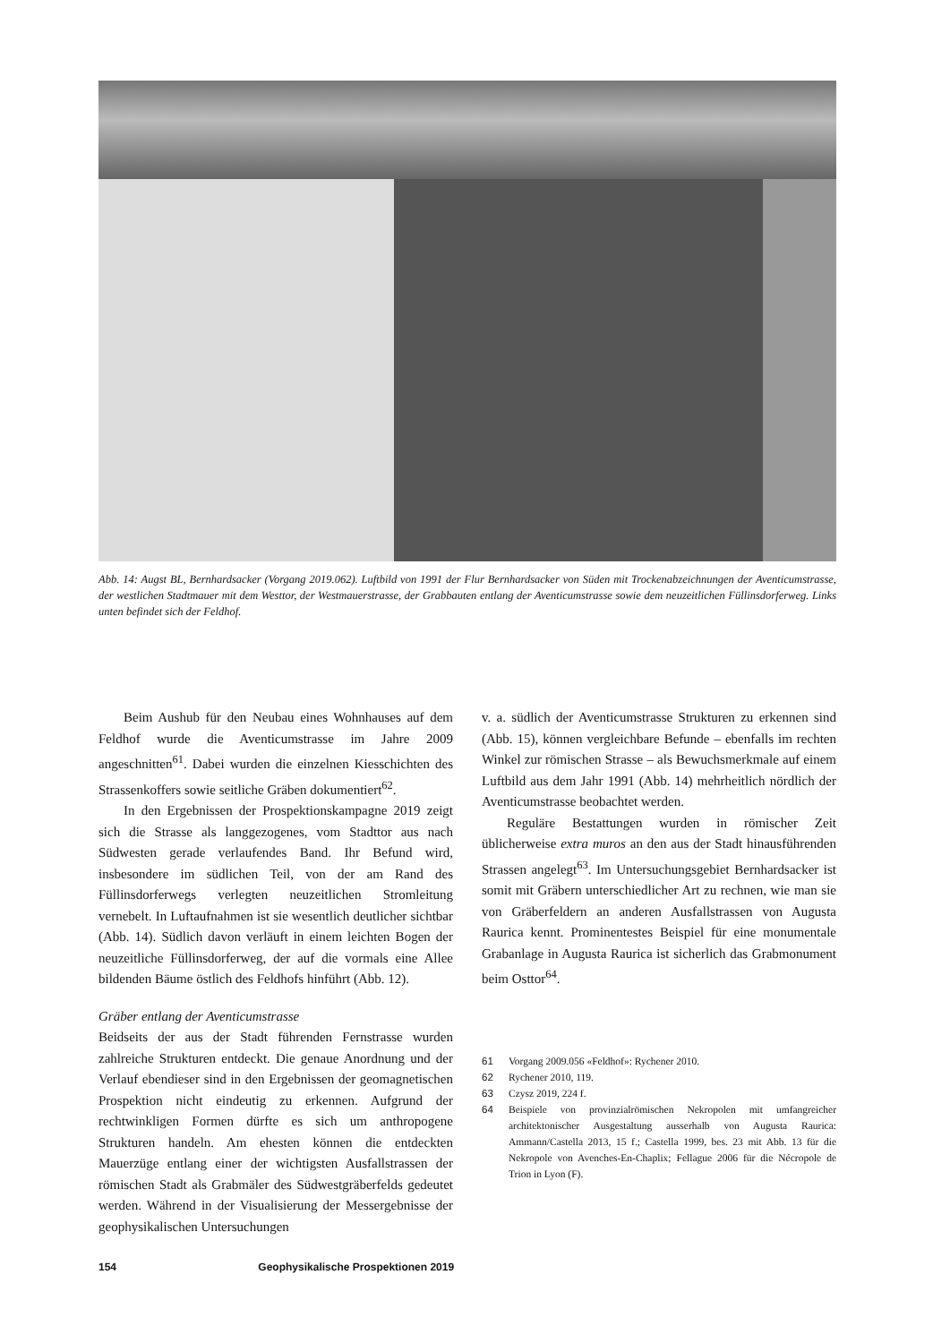Abb. 14: Augst BL, Bernhardsacker (Vorgang 2019.062). Luftbild von 1991 der Flur Bernhardsacker von Süden mit Trockenabzeichnungen der Aventicumstrasse, der westlichen Stadtmauer mit dem Westtor, der Westmauerstrasse, der Grabbauten entlang der Aventicumstrasse sowie dem neuzeitlichen Füllinsdorferweg. Links unten befindet sich der Feldhof.
Beim Aushub für den Neubau eines Wohnhauses auf dem Feldhof wurde die Aventicumstrasse im Jahre 2009 angeschnitten<sup>61</sup>. Dabei wurden die einzelnen Kiesschichten des Strassenkoffers sowie seitliche Gräben dokumentiert<sup>62</sup>.
In den Ergebnissen der Prospektionskampagne 2019 zeigt sich die Strasse als langgezogenes, vom Stadttor aus nach Südwesten gerade verlaufendes Band. Ihr Befund wird, insbesondere im südlichen Teil, von der am Rand des Füllinsdorferwegs verlegten neuzeitlichen Stromleitung vernebelt. In Luftaufnahmen ist sie wesentlich deutlicher sichtbar (Abb. 14). Südlich davon verläuft in einem leichten Bogen der neuzeitliche Füllinsdorferweg, der auf die vormals eine Allee bildenden Bäume östlich des Feldhofs hinführt (Abb. 12).
Gräber entlang der Aventicumstrasse
Beidseits der aus der Stadt führenden Fernstrasse wurden zahlreiche Strukturen entdeckt. Die genaue Anordnung und der Verlauf ebendieser sind in den Ergebnissen der geomagnetischen Prospektion nicht eindeutig zu erkennen. Aufgrund der rechtwinkligen Formen dürfte es sich um anthropogene Strukturen handeln. Am ehesten können die entdeckten Mauerzüge entlang einer der wichtigsten Ausfallstrassen der römischen Stadt als Grabmäler des Südwestgräberfelds gedeutet werden. Während in der Visualisierung der Messergebnisse der geophysikalischen Untersuchungen
v. a. südlich der Aventicumstrasse Strukturen zu erkennen sind (Abb. 15), können vergleichbare Befunde – ebenfalls im rechten Winkel zur römischen Strasse – als Bewuchsmerkmale auf einem Luftbild aus dem Jahr 1991 (Abb. 14) mehrheitlich nördlich der Aventicumstrasse beobachtet werden.
Reguläre Bestattungen wurden in römischer Zeit üblicherweise extra muros an den aus der Stadt hinausführenden Strassen angelegt<sup>63</sup>. Im Untersuchungsgebiet Bernhardsacker ist somit mit Gräbern unterschiedlicher Art zu rechnen, wie man sie von Gräberfeldern an anderen Ausfallstrassen von Augusta Raurica kennt. Prominentestes Beispiel für eine monumentale Grabanlage in Augusta Raurica ist sicherlich das Grabmonument beim Osttor<sup>64</sup>.
61 Vorgang 2009.056 «Feldhof»: Rychener 2010.
62 Rychener 2010, 119.
63 Czysz 2019, 224 f.
64 Beispiele von provinzialrömischen Nekropolen mit umfangreicher architektonischer Ausgestaltung ausserhalb von Augusta Raurica: Ammann/Castella 2013, 15 f.; Castella 1999, bes. 23 mit Abb. 13 für die Nekropole von Avenches-En-Chaplix; Fellague 2006 für die Nécropole de Trion in Lyon (F).
154 Geophysikalische Prospektionen 2019